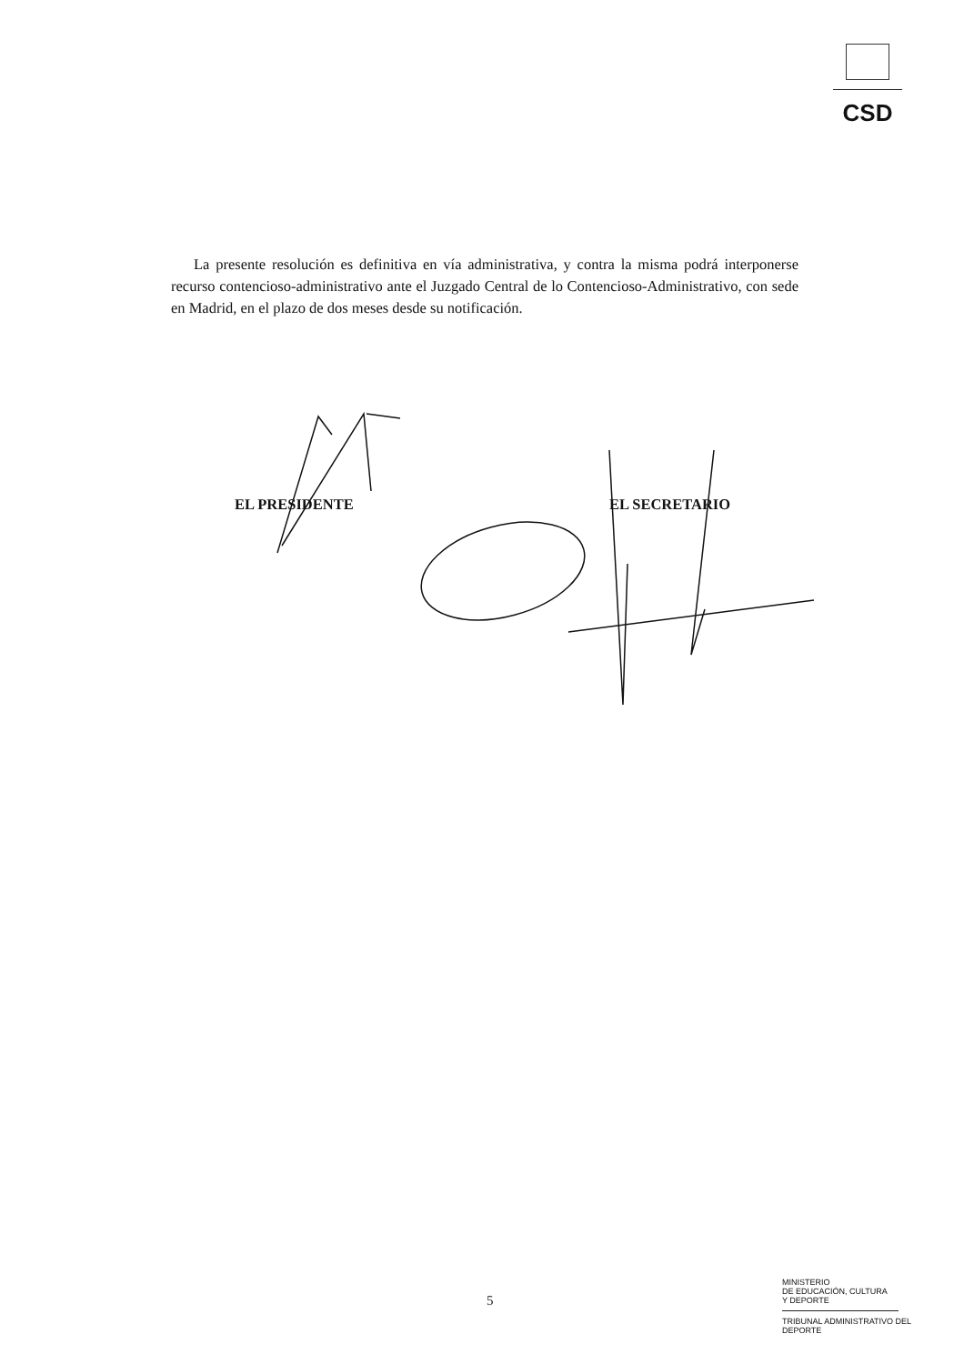CSD
La presente resolución es definitiva en vía administrativa, y contra la misma podrá interponerse recurso contencioso-administrativo ante el Juzgado Central de lo Contencioso-Administrativo, con sede en Madrid, en el plazo de dos meses desde su notificación.
EL PRESIDENTE EL SECRETARIO
5
MINISTERIO
DE EDUCACIÓN, CULTURA
Y DEPORTE
TRIBUNAL ADMINISTRATIVO DEL
DEPORTE